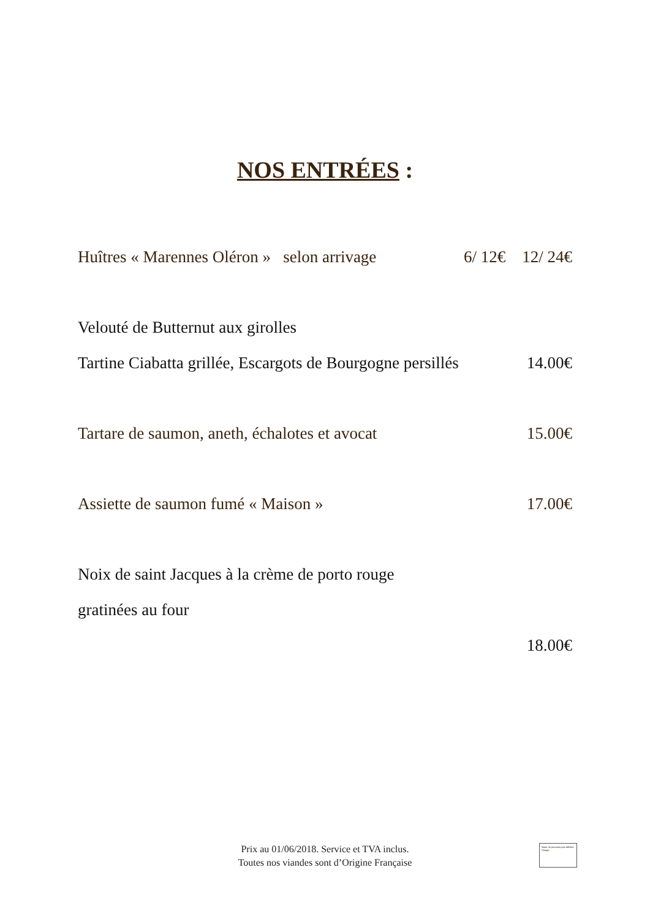NOS ENTRÉES :
Huîtres « Marennes Oléron » selon arrivage 6/ 12€ 12/ 24€
Velouté de Butternut aux girolles
Tartine Ciabatta grillée, Escargots de Bourgogne persillés 14.00€
Tartare de saumon, aneth, échalotes et avocat 15.00€
Assiette de saumon fumé « Maison » 17.00€
Noix de saint Jacques à la crème de porto rouge
gratinées au four
18.00€
Prix au 01/06/2018. Service et TVA inclus.
Toutes nos viandes sont d’Origine Française
Nous ne pouvons pas afficher l'image.